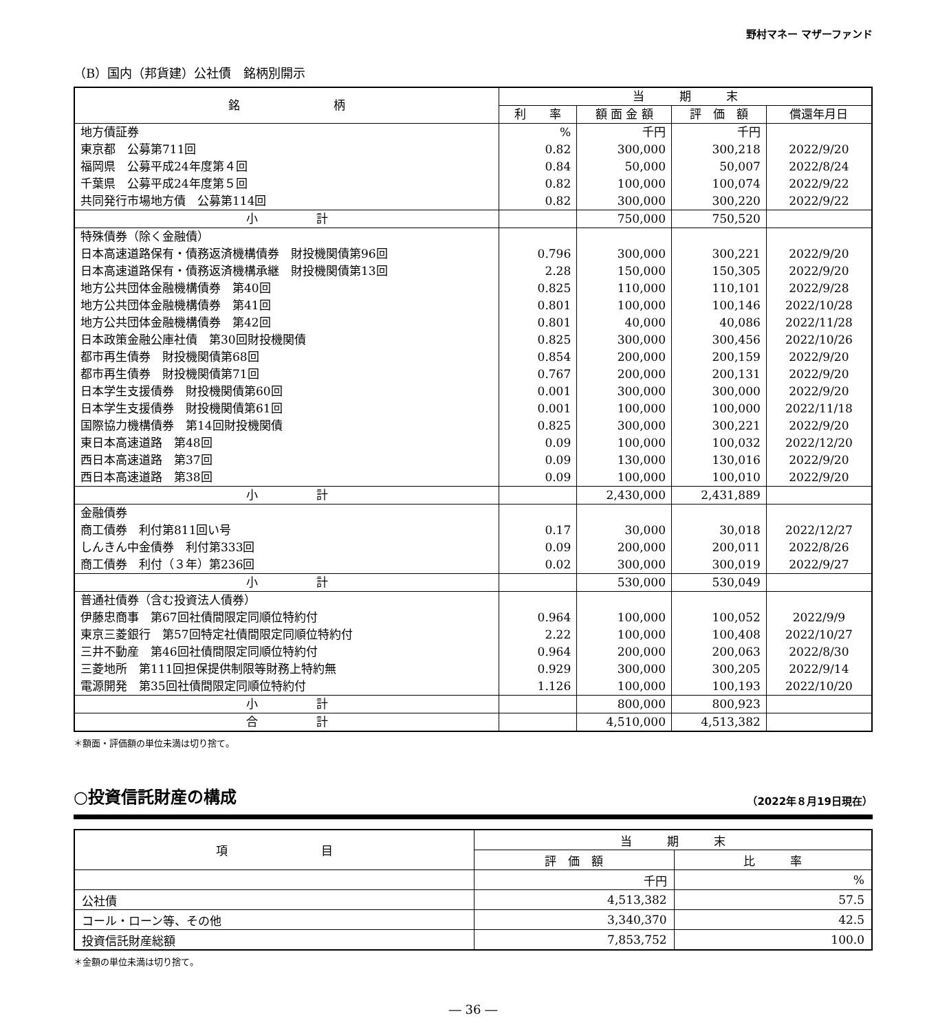野村マネー マザーファンド
（B）国内（邦貨建）公社債　銘柄別開示
| 銘 柄 | 当 期 末 | | | |
| --- | --- | --- | --- | --- |
| | 利 率 | 額 面 金 額 | 評 価 額 | 償還年月日 |
| 地方債証券 | % | 千円 | 千円 | |
| 東京都 公募第711回 | 0.82 | 300,000 | 300,218 | 2022/9/20 |
| 福岡県 公募平成24年度第４回 | 0.84 | 50,000 | 50,007 | 2022/8/24 |
| 千葉県 公募平成24年度第５回 | 0.82 | 100,000 | 100,074 | 2022/9/22 |
| 共同発行市場地方債 公募第114回 | 0.82 | 300,000 | 300,220 | 2022/9/22 |
| 小 計 | | 750,000 | 750,520 | |
| 特殊債券（除く金融債） | | | | |
| 日本高速道路保有・債務返済機構債券 財投機関債第96回 | 0.796 | 300,000 | 300,221 | 2022/9/20 |
| 日本高速道路保有・債務返済機構承継 財投機関債第13回 | 2.28 | 150,000 | 150,305 | 2022/9/20 |
| 地方公共団体金融機構債券 第40回 | 0.825 | 110,000 | 110,101 | 2022/9/28 |
| 地方公共団体金融機構債券 第41回 | 0.801 | 100,000 | 100,146 | 2022/10/28 |
| 地方公共団体金融機構債券 第42回 | 0.801 | 40,000 | 40,086 | 2022/11/28 |
| 日本政策金融公庫社債 第30回財投機関債 | 0.825 | 300,000 | 300,456 | 2022/10/26 |
| 都市再生債券 財投機関債第68回 | 0.854 | 200,000 | 200,159 | 2022/9/20 |
| 都市再生債券 財投機関債第71回 | 0.767 | 200,000 | 200,131 | 2022/9/20 |
| 日本学生支援債券 財投機関債第60回 | 0.001 | 300,000 | 300,000 | 2022/9/20 |
| 日本学生支援債券 財投機関債第61回 | 0.001 | 100,000 | 100,000 | 2022/11/18 |
| 国際協力機構債券 第14回財投機関債 | 0.825 | 300,000 | 300,221 | 2022/9/20 |
| 東日本高速道路 第48回 | 0.09 | 100,000 | 100,032 | 2022/12/20 |
| 西日本高速道路 第37回 | 0.09 | 130,000 | 130,016 | 2022/9/20 |
| 西日本高速道路 第38回 | 0.09 | 100,000 | 100,010 | 2022/9/20 |
| 小 計 | | 2,430,000 | 2,431,889 | |
| 金融債券 | | | | |
| 商工債券 利付第811回い号 | 0.17 | 30,000 | 30,018 | 2022/12/27 |
| しんきん中金債券 利付第333回 | 0.09 | 200,000 | 200,011 | 2022/8/26 |
| 商工債券 利付（３年）第236回 | 0.02 | 300,000 | 300,019 | 2022/9/27 |
| 小 計 | | 530,000 | 530,049 | |
| 普通社債券（含む投資法人債券） | | | | |
| 伊藤忠商事 第67回社債間限定同順位特約付 | 0.964 | 100,000 | 100,052 | 2022/9/9 |
| 東京三菱銀行 第57回特定社債間限定同順位特約付 | 2.22 | 100,000 | 100,408 | 2022/10/27 |
| 三井不動産 第46回社債間限定同順位特約付 | 0.964 | 200,000 | 200,063 | 2022/8/30 |
| 三菱地所 第111回担保提供制限等財務上特約無 | 0.929 | 300,000 | 300,205 | 2022/9/14 |
| 電源開発 第35回社債間限定同順位特約付 | 1.126 | 100,000 | 100,193 | 2022/10/20 |
| 小 計 | | 800,000 | 800,923 | |
| 合 計 | | 4,510,000 | 4,513,382 | |
＊額面・評価額の単位未満は切り捨て。
○投資信託財産の構成 （2022年８月19日現在）
| 項 目 | 当 期 末 | |
| --- | --- | --- |
| | 評 価 額 | 比 率 |
| | 千円 | % |
| 公社債 | 4,513,382 | 57.5 |
| コール・ローン等、その他 | 3,340,370 | 42.5 |
| 投資信託財産総額 | 7,853,752 | 100.0 |
＊金額の単位未満は切り捨て。
― 36 ―